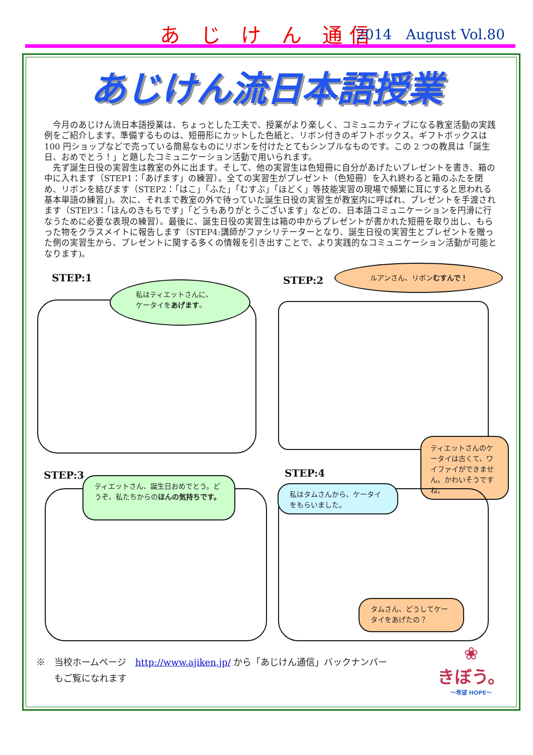あ じ け ん 通信 2014　August Vol.80
あじけん流日本語授業
今月のあじけん流日本語授業は、ちょっとした工夫で、授業がより楽しく、コミュニカティブになる教室活動の実践例をご紹介します。準備するものは、短冊形にカットした色紙と、リボン付きのギフトボックス。ギフトボックスは 100 円ショップなどで売っている簡易なものにリボンを付けたとてもシンプルなものです。この 2 つの教具は「誕生日、おめでとう！」と題したコミュニケーション活動で用いられます。
先ず誕生日役の実習生は教室の外に出ます。そして、他の実習生は色短冊に自分があげたいプレゼントを書き、箱の中に入れます（STEP1：「あげます」の練習）。全ての実習生がプレゼント（色短冊）を入れ終わると箱のふたを閉め、リボンを結びます（STEP2：「はこ」「ふた」「むすぶ」「ほどく」等技能実習の現場で頻繁に耳にすると思われる基本単語の練習」)。次に、それまで教室の外で待っていた誕生日役の実習生が教室内に呼ばれ、プレゼントを手渡されます（STEP3：「ほんのきもちです」「どうもありがとうございます」などの、日本語コミュニケーションを円滑に行なうために必要な表現の練習）。最後に、誕生日役の実習生は箱の中からプレゼントが書かれた短冊を取り出し、もらった物をクラスメイトに報告します（STEP4:講師がファシリテーターとなり、誕生日役の実習生とプレゼントを贈った側の実習生から、プレゼントに関する多くの情報を引き出すことで、より実践的なコミュニケーション活動が可能となります)。
STEP:1
私はティエットさんに、
ケータイをあげます。
STEP:2
ルアンさん、リボンむすんで！
ティエットさんのケータイは古くて、ワイファイができません。かわいそうですね。
STEP:3
ティエットさん、誕生日おめでとう。どうぞ、私たちからのほんの気持ちです。
STEP:4
私はタムさんから、ケータイをもらいました。
タムさん、どうしてケータイをあげたの？
※　当校ホームページ　http://www.ajiken.jp/ から「あじけん通信」バックナンバー
　　もご覧になれます
❀
きぼう。
～希望 HOPE～